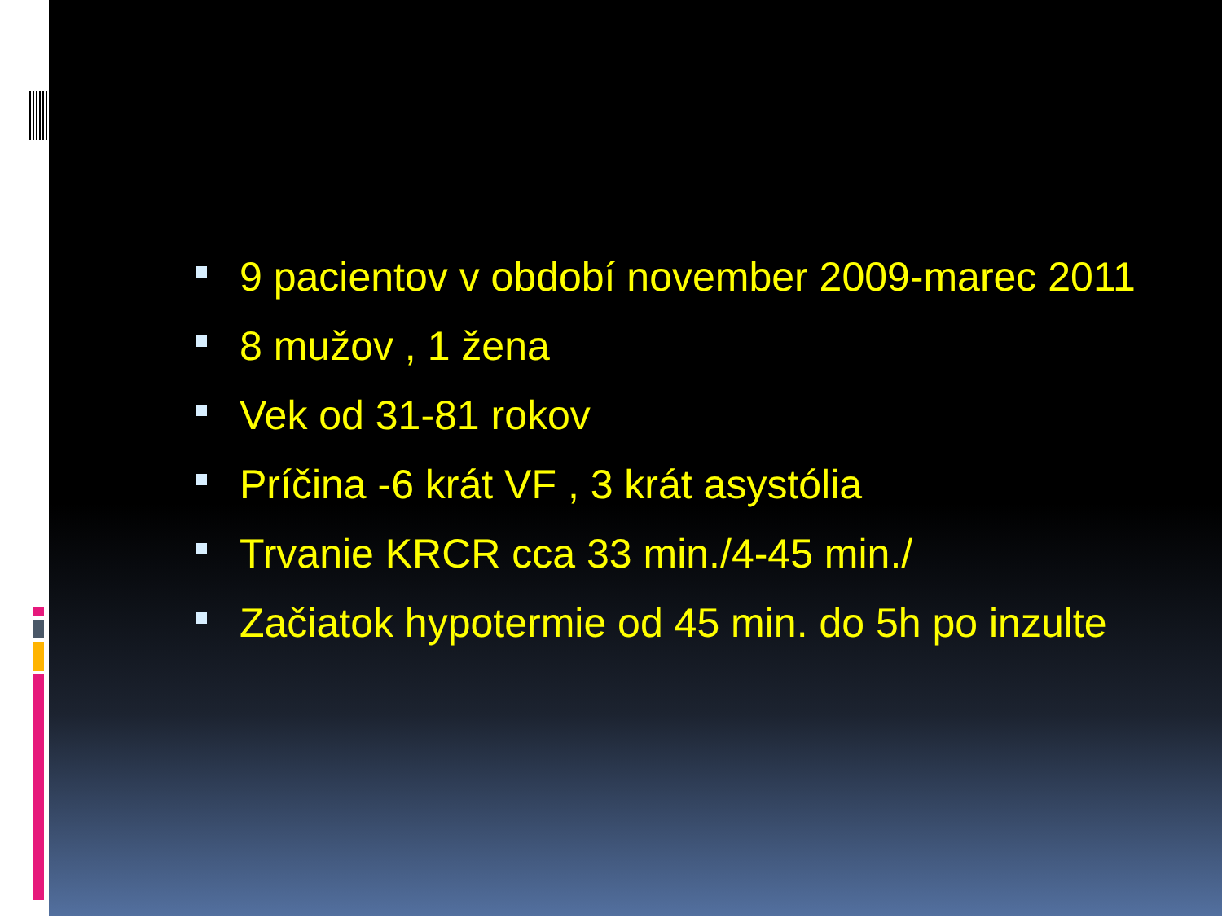9 pacientov v období november 2009-marec 2011
8 mužov , 1 žena
Vek od 31-81 rokov
Príčina -6 krát VF , 3 krát asystólia
Trvanie KRCR cca 33 min./4-45 min./
Začiatok hypotermie od 45 min. do 5h po inzulte